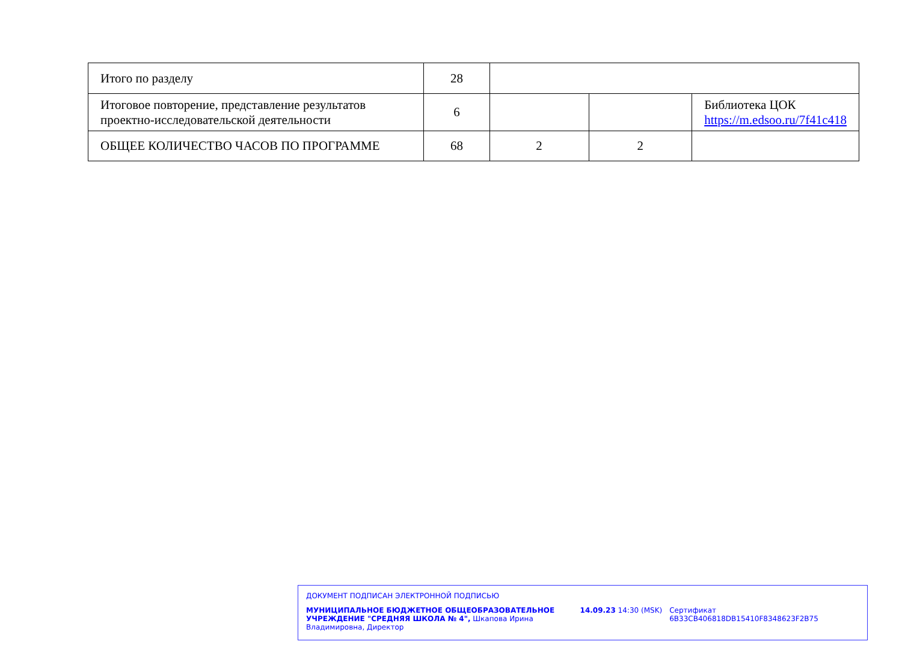| Итого по разделу | 28 | | | |
| Итоговое повторение, представление результатов проектно-исследовательской деятельности | 6 | | | Библиотека ЦОК https://m.edsoo.ru/7f41c418 |
| ОБЩЕЕ КОЛИЧЕСТВО ЧАСОВ ПО ПРОГРАММЕ | 68 | 2 | 2 | |
ДОКУМЕНТ ПОДПИСАН ЭЛЕКТРОННОЙ ПОДПИСЬЮ
МУНИЦИПАЛЬНОЕ БЮДЖЕТНОЕ ОБЩЕОБРАЗОВАТЕЛЬНОЕ УЧРЕЖДЕНИЕ "СРЕДНЯЯ ШКОЛА № 4", Шкапова Ирина Владимировна, Директор
14.09.23 14:30 (MSK) Сертификат 6B33CB406818DB15410F8348623F2B75